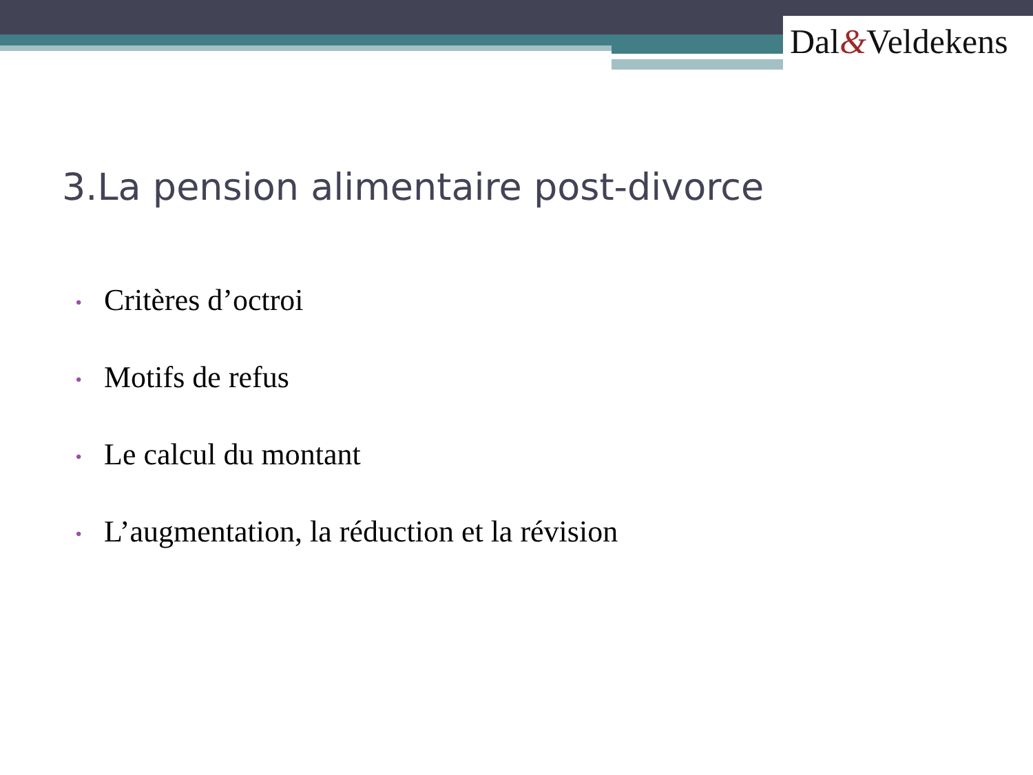Dal&Veldekens
3.La pension alimentaire post-divorce
• Critères d’octroi
• Motifs de refus
• Le calcul du montant
• L’augmentation, la réduction et la révision